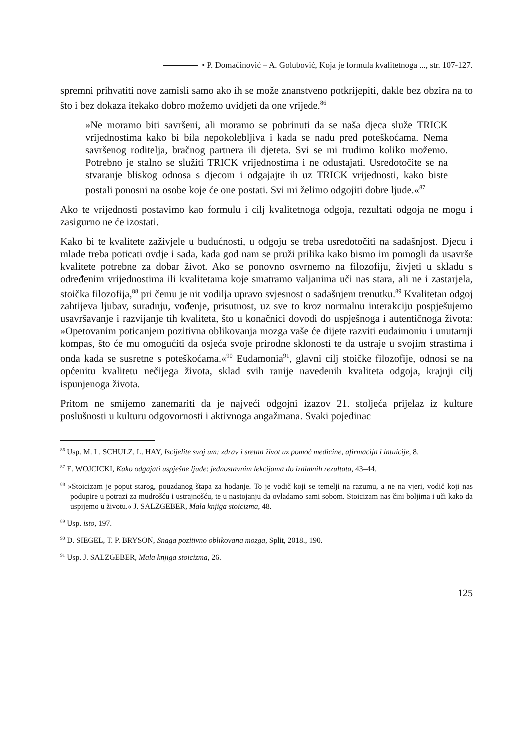• P. Domaćinović – A. Golubović, Koja je formula kvalitetnoga ..., str. 107-127.
spremni prihvatiti nove zamisli samo ako ih se može znanstveno potkrijepiti, dakle bez obzira na to što i bez dokaza itekako dobro možemo uvidjeti da one vrijede.<sup>86</sup>
»Ne moramo biti savršeni, ali moramo se pobrinuti da se naša djeca služe TRICK vrijednostima kako bi bila nepokolebljiva i kada se nađu pred poteškoćama. Nema savršenog roditelja, bračnog partnera ili djeteta. Svi se mi trudimo koliko možemo. Potrebno je stalno se služiti TRICK vrijednostima i ne odustajati. Usredotočite se na stvaranje bliskog odnosa s djecom i odgajajte ih uz TRICK vrijednosti, kako biste postali ponosni na osobe koje će one postati. Svi mi želimo odgojiti dobre ljude.«<sup>87</sup>
Ako te vrijednosti postavimo kao formulu i cilj kvalitetnoga odgoja, rezultati odgoja ne mogu i zasigurno ne će izostati.
Kako bi te kvalitete zaživjele u budućnosti, u odgoju se treba usredotočiti na sadašnjost. Djecu i mlade treba poticati ovdje i sada, kada god nam se pruži prilika kako bismo im pomogli da usavrše kvalitete potrebne za dobar život. Ako se ponovno osvrnemo na filozofiju, živjeti u skladu s određenim vrijednostima ili kvalitetama koje smatramo valjanima uči nas stara, ali ne i zastarjela, stoička filozofija,<sup>88</sup> pri čemu je nit vodilja upravo svjesnost o sadašnjem trenutku.<sup>89</sup> Kvalitetan odgoj zahtijeva ljubav, suradnju, vođenje, prisutnost, uz sve to kroz normalnu interakciju pospješujemo usavršavanje i razvijanje tih kvaliteta, što u konačnici dovodi do uspješnoga i autentičnoga života: »Opetovanim poticanjem pozitivna oblikovanja mozga vaše će dijete razviti eudaimoniu i unutarnji kompas, što će mu omogućiti da osjeća svoje prirodne sklonosti te da ustraje u svojim strastima i onda kada se susretne s poteškoćama.«<sup>90</sup> Eudamonia<sup>91</sup>, glavni cilj stoičke filozofije, odnosi se na općenitu kvalitetu nečijega života, sklad svih ranije navedenih kvaliteta odgoja, krajnji cilj ispunjenoga života.
Pritom ne smijemo zanemariti da je najveći odgojni izazov 21. stoljeća prijelaz iz kulture poslušnosti u kulturu odgovornosti i aktivnoga angažmana. Svaki pojedinac
<sup>86</sup> Usp. M. L. SCHULZ, L. HAY, Iscijelite svoj um: zdrav i sretan život uz pomoć medicine, afirmacija i intuicije, 8.
<sup>87</sup> E. WOJCICKI, Kako odgajati uspješne ljude: jednostavnim lekcijama do iznimnih rezultata, 43–44.
<sup>88</sup> »Stoicizam je poput starog, pouzdanog štapa za hodanje. To je vodič koji se temelji na razumu, a ne na vjeri, vodič koji nas podupire u potrazi za mudrošću i ustrajnošću, te u nastojanju da ovladamo sami sobom. Stoicizam nas čini boljima i uči kako da uspijemo u životu.« J. SALZGEBER, Mala knjiga stoicizma, 48.
<sup>89</sup> Usp. isto, 197.
<sup>90</sup> D. SIEGEL, T. P. BRYSON, Snaga pozitivno oblikovana mozga, Split, 2018., 190.
<sup>91</sup> Usp. J. SALZGEBER, Mala knjiga stoicizma, 26.
125